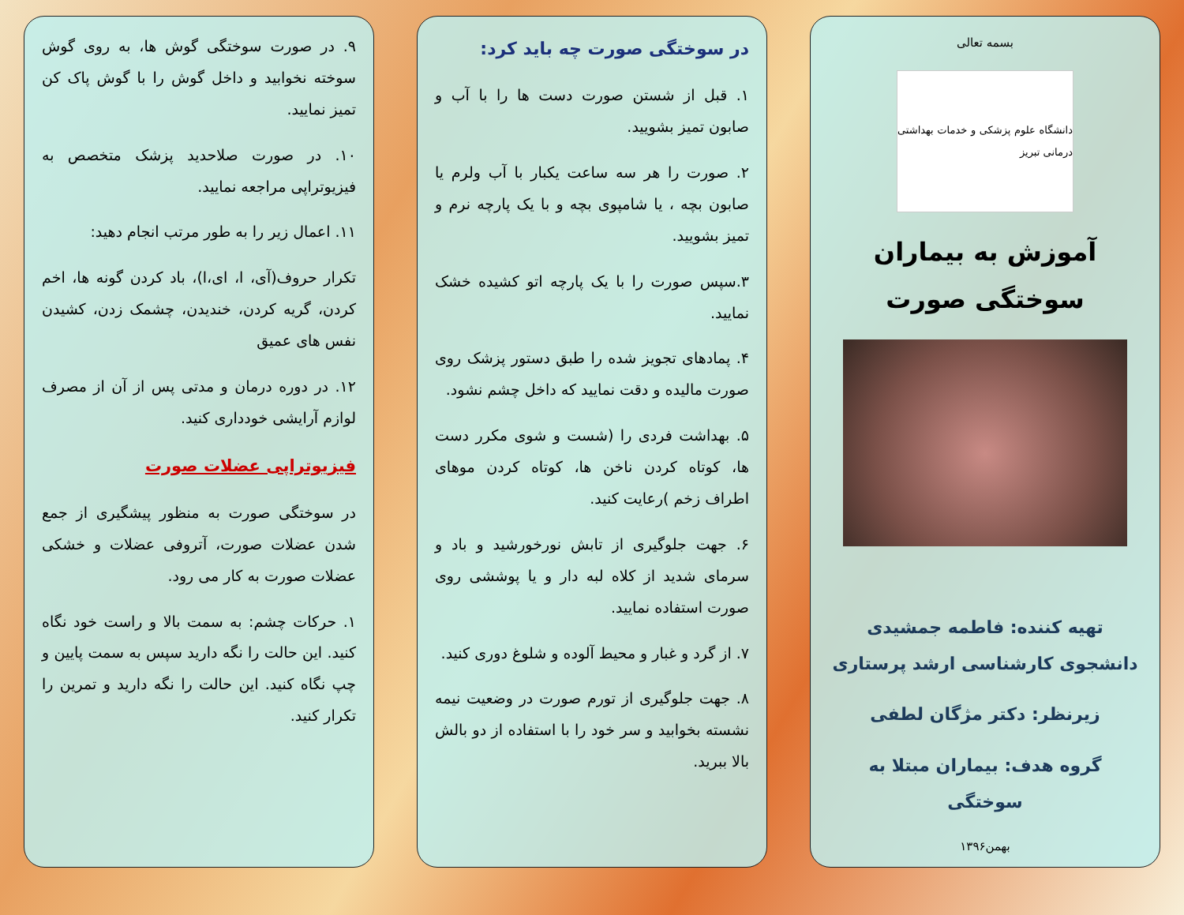بسمه تعالی
دانشگاه علوم پزشکی و خدمات بهداشتی درمانی تبریز
آموزش به بیماران سوختگی صورت
تهیه کننده: فاطمه جمشیدی دانشجوی کارشناسی ارشد پرستاری
زیرنظر: دکتر مژگان لطفی
گروه هدف: بیماران مبتلا به سوختگی
بهمن۱۳۹۶
در سوختگی صورت چه باید کرد:
۱. قبل از شستن صورت دست ها را با آب و صابون تمیز بشویید.
۲. صورت را هر سه ساعت یکبار با آب ولرم یا صابون بچه ، یا شامپوی بچه و با یک پارچه نرم و تمیز بشویید.
۳.سپس صورت را با یک پارچه اتو کشیده خشک نمایید.
۴. پمادهای تجویز شده را طبق دستور پزشک روی صورت مالیده و دقت نمایید که داخل چشم نشود.
۵. بهداشت فردی را (شست و شوی مکرر دست ها، کوتاه کردن ناخن ها، کوتاه کردن موهای اطراف زخم )رعایت کنید.
۶. جهت جلوگیری از تابش نورخورشید و باد و سرمای شدید از کلاه لبه دار و یا پوششی روی صورت استفاده نمایید.
۷. از گرد و غبار و محیط آلوده و شلوغ دوری کنید.
۸. جهت جلوگیری از تورم صورت در وضعیت نیمه نشسته بخوابید و سر خود را با استفاده از دو بالش بالا ببرید.
۹. در صورت سوختگی گوش ها، به روی گوش سوخته نخوابید و داخل گوش را با گوش پاک کن تمیز نمایید.
۱۰. در صورت صلاحدید پزشک متخصص به فیزیوتراپی مراجعه نمایید.
۱۱. اعمال زیر را به طور مرتب انجام دهید:
تکرار حروف(آی، ا، ای،ا)، باد کردن گونه ها، اخم کردن، گریه کردن، خندیدن، چشمک زدن، کشیدن نفس های عمیق
۱۲. در دوره درمان و مدتی پس از آن از مصرف لوازم آرایشی خودداری کنید.
فیزیوتراپی عضلات صورت
در سوختگی صورت به منظور پیشگیری از جمع شدن عضلات صورت، آتروفی عضلات و خشکی عضلات صورت به کار می رود.
۱. حرکات چشم: به سمت بالا و راست خود نگاه کنید. این حالت را نگه دارید سپس به سمت پایین و چپ نگاه کنید. این حالت را نگه دارید و تمرین را تکرار کنید.